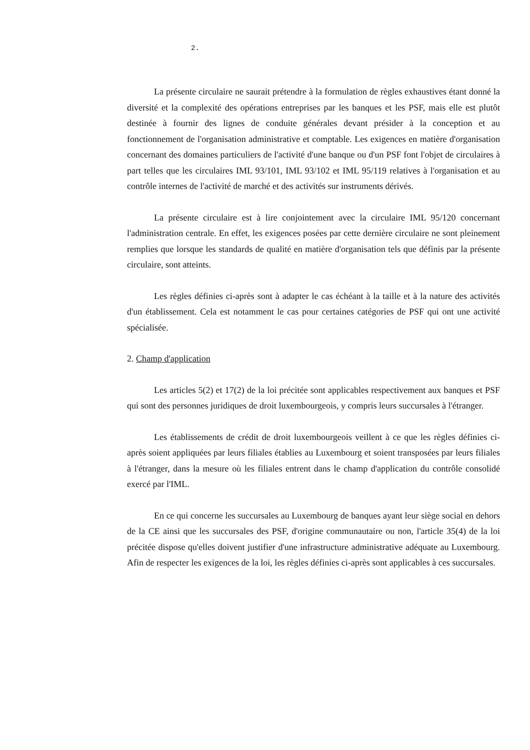2.
La présente circulaire ne saurait prétendre à la formulation de règles exhaustives étant donné la diversité et la complexité des opérations entreprises par les banques et les PSF, mais elle est plutôt destinée à fournir des lignes de conduite générales devant présider à la conception et au fonctionnement de l'organisation administrative et comptable. Les exigences en matière d'organisation concernant des domaines particuliers de l'activité d'une banque ou d'un PSF font l'objet de circulaires à part telles que les circulaires IML 93/101, IML 93/102 et IML 95/119 relatives à l'organisation et au contrôle internes de l'activité de marché et des activités sur instruments dérivés.
La présente circulaire est à lire conjointement avec la circulaire IML 95/120 concernant l'administration centrale. En effet, les exigences posées par cette dernière circulaire ne sont pleinement remplies que lorsque les standards de qualité en matière d'organisation tels que définis par la présente circulaire, sont atteints.
Les règles définies ci-après sont à adapter le cas échéant à la taille et à la nature des activités d'un établissement. Cela est notamment le cas pour certaines catégories de PSF qui ont une activité spécialisée.
2. Champ d'application
Les articles 5(2) et 17(2) de la loi précitée sont applicables respectivement aux banques et PSF qui sont des personnes juridiques de droit luxembourgeois, y compris leurs succursales à l'étranger.
Les établissements de crédit de droit luxembourgeois veillent à ce que les règles définies ci-après soient appliquées par leurs filiales établies au Luxembourg et soient transposées par leurs filiales à l'étranger, dans la mesure où les filiales entrent dans le champ d'application du contrôle consolidé exercé par l'IML.
En ce qui concerne les succursales au Luxembourg de banques ayant leur siège social en dehors de la CE ainsi que les succursales des PSF, d'origine communautaire ou non, l'article 35(4) de la loi précitée dispose qu'elles doivent justifier d'une infrastructure administrative adéquate au Luxembourg. Afin de respecter les exigences de la loi, les règles définies ci-après sont applicables à ces succursales.